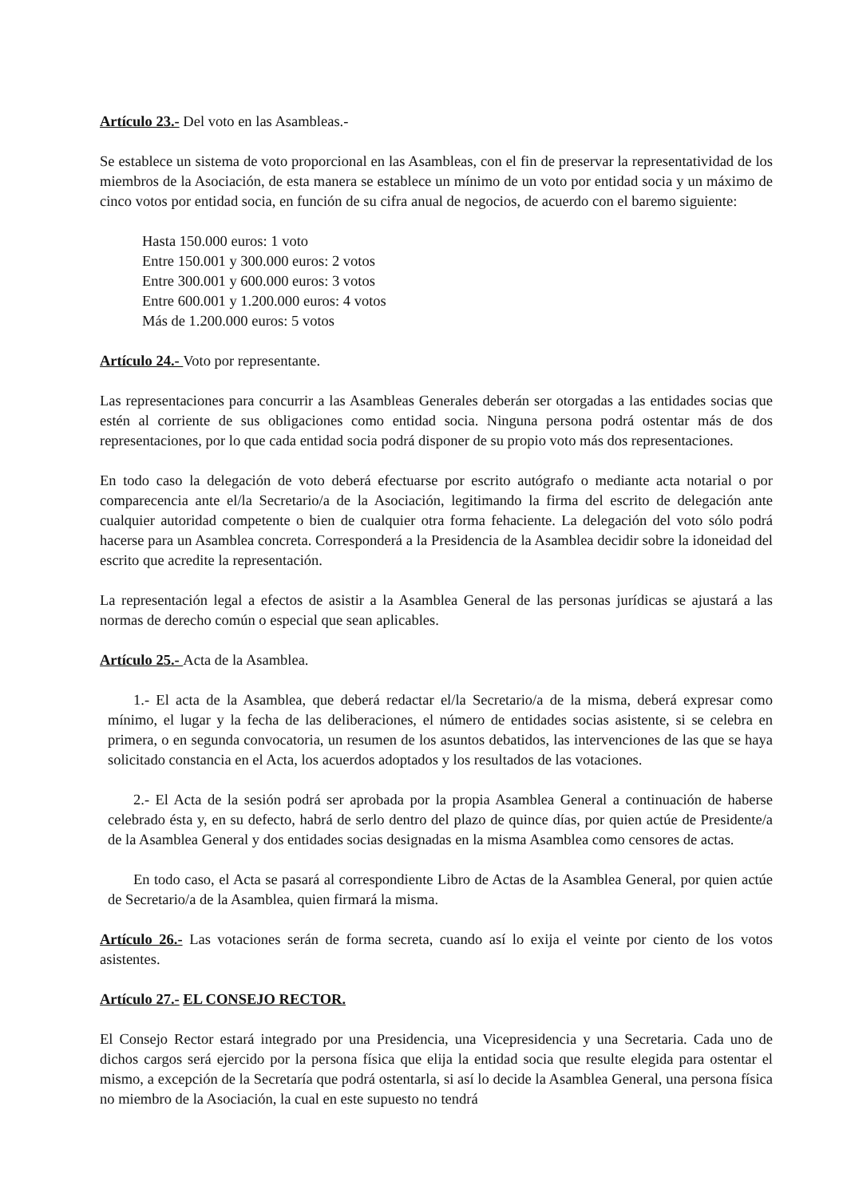Artículo 23.- Del voto en las Asambleas.-
Se establece un sistema de voto proporcional en las Asambleas, con el fin de preservar la representatividad de los miembros de la Asociación, de esta manera se establece un mínimo de un voto por entidad socia y un máximo de cinco votos por entidad socia, en función de su cifra anual de negocios, de acuerdo con el baremo siguiente:
Hasta 150.000 euros: 1 voto
Entre 150.001 y 300.000 euros: 2 votos
Entre 300.001 y 600.000 euros: 3 votos
Entre 600.001 y 1.200.000 euros: 4 votos
Más de 1.200.000 euros: 5 votos
Artículo 24.- Voto por representante.
Las representaciones para concurrir a las Asambleas Generales deberán ser otorgadas a las entidades socias que estén al corriente de sus obligaciones como entidad socia. Ninguna persona podrá ostentar más de dos representaciones, por lo que cada entidad socia podrá disponer de su propio voto más dos representaciones.
En todo caso la delegación de voto deberá efectuarse por escrito autógrafo o mediante acta notarial o por comparecencia ante el/la Secretario/a de la Asociación, legitimando la firma del escrito de delegación ante cualquier autoridad competente o bien de cualquier otra forma fehaciente. La delegación del voto sólo podrá hacerse para un Asamblea concreta. Corresponderá a la Presidencia de la Asamblea decidir sobre la idoneidad del escrito que acredite la representación.
La representación legal a efectos de asistir a la Asamblea General de las personas jurídicas se ajustará a las normas de derecho común o especial que sean aplicables.
Artículo 25.- Acta de la Asamblea.
1.- El acta de la Asamblea, que deberá redactar el/la Secretario/a de la misma, deberá expresar como mínimo, el lugar y la fecha de las deliberaciones, el número de entidades socias asistente, si se celebra en primera, o en segunda convocatoria, un resumen de los asuntos debatidos, las intervenciones de las que se haya solicitado constancia en el Acta, los acuerdos adoptados y los resultados de las votaciones.
2.- El Acta de la sesión podrá ser aprobada por la propia Asamblea General a continuación de haberse celebrado ésta y, en su defecto, habrá de serlo dentro del plazo de quince días, por quien actúe de Presidente/a de la Asamblea General y dos entidades socias designadas en la misma Asamblea como censores de actas.
En todo caso, el Acta se pasará al correspondiente Libro de Actas de la Asamblea General, por quien actúe de Secretario/a de la Asamblea, quien firmará la misma.
Artículo 26.- Las votaciones serán de forma secreta, cuando así lo exija el veinte por ciento de los votos asistentes.
Artículo 27.- EL CONSEJO RECTOR.
El Consejo Rector estará integrado por una Presidencia, una Vicepresidencia y una Secretaria. Cada uno de dichos cargos será ejercido por la persona física que elija la entidad socia que resulte elegida para ostentar el mismo, a excepción de la Secretaría que podrá ostentarla, si así lo decide la Asamblea General, una persona física no miembro de la Asociación, la cual en este supuesto no tendrá